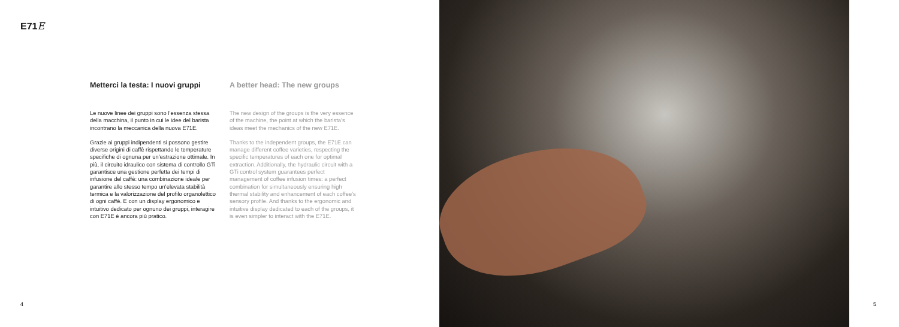E71E
Metterci la testa: I nuovi gruppi
Le nuove linee dei gruppi sono l’essenza stessa della macchina, il punto in cui le idee del barista incontrano la meccanica della nuova E71E.
Grazie ai gruppi indipendenti si possono gestire diverse origini di caffè rispettando le temperature specifiche di ognuna per un’estrazione ottimale. In più, il circuito idraulico con sistema di controllo GTi garantisce una gestione perfetta dei tempi di infusione del caffè: una combinazione ideale per garantire allo stesso tempo un’elevata stabilità termica e la valorizzazione del profilo organolettico di ogni caffè. E con un display ergonomico e intuitivo dedicato per ognuno dei gruppi, interagire con E71E è ancora più pratico.
A better head: The new groups
The new design of the groups is the very essence of the machine, the point at which the barista’s ideas meet the mechanics of the new E71E.
Thanks to the independent groups, the E71E can manage different coffee varieties, respecting the specific temperatures of each one for optimal extraction. Additionally, the hydraulic circuit with a GTi control system guarantees perfect management of coffee infusion times: a perfect combination for simultaneously ensuring high thermal stability and enhancement of each coffee’s sensory profile. And thanks to the ergonomic and intuitive display dedicated to each of the groups, it is even simpler to interact with the E71E.
4
5